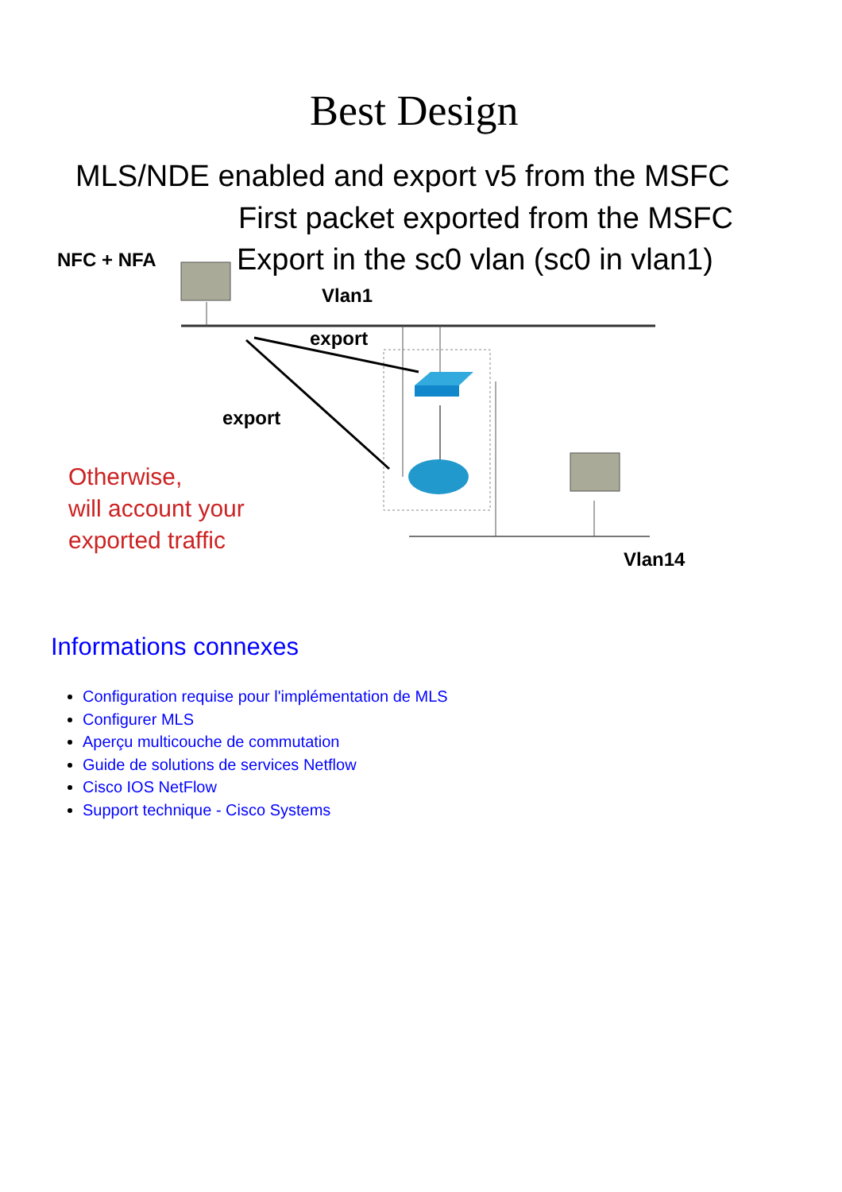Best Design
MLS/NDE enabled and export v5 from the MSFC
First packet exported from the MSFC
NFC + NFA
Export in the sc0 vlan (sc0 in vlan1)
Vlan1
export
export
Otherwise,
will account your
exported traffic
Vlan14
Informations connexes
Configuration requise pour l'implémentation de MLS
Configurer MLS
Aperçu multicouche de commutation
Guide de solutions de services Netflow
Cisco IOS NetFlow
Support technique - Cisco Systems